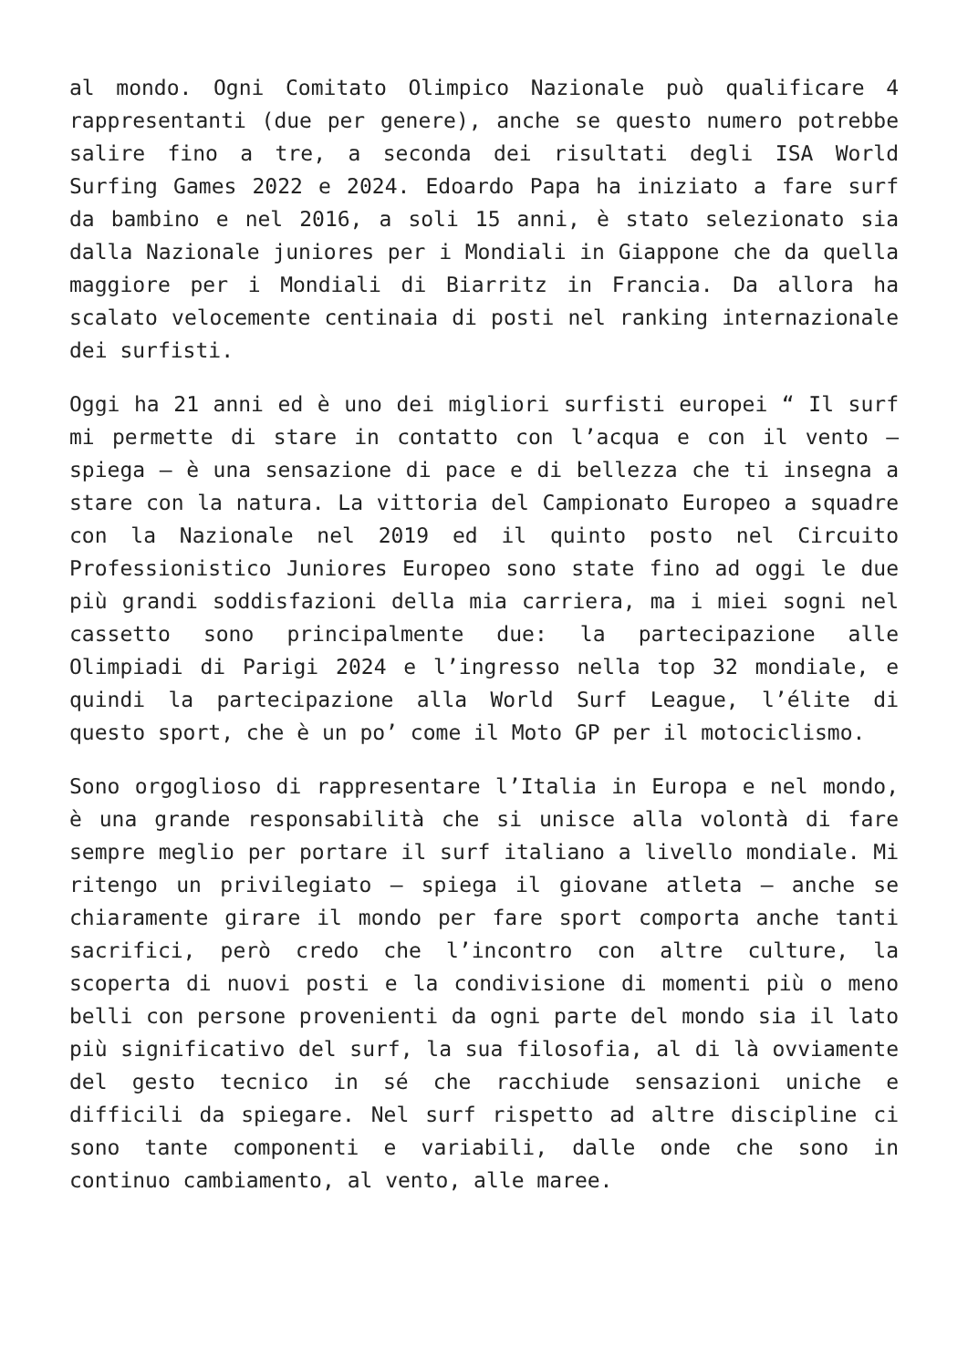al mondo. Ogni Comitato Olimpico Nazionale può qualificare 4 rappresentanti (due per genere), anche se questo numero potrebbe salire fino a tre, a seconda dei risultati degli ISA World Surfing Games 2022 e 2024. Edoardo Papa ha iniziato a fare surf da bambino e nel 2016, a soli 15 anni, è stato selezionato sia dalla Nazionale juniores per i Mondiali in Giappone che da quella maggiore per i Mondiali di Biarritz in Francia. Da allora ha scalato velocemente centinaia di posti nel ranking internazionale dei surfisti.
Oggi ha 21 anni ed è uno dei migliori surfisti europei “ Il surf mi permette di stare in contatto con l’acqua e con il vento – spiega – è una sensazione di pace e di bellezza che ti insegna a stare con la natura. La vittoria del Campionato Europeo a squadre con la Nazionale nel 2019 ed il quinto posto nel Circuito Professionistico Juniores Europeo sono state fino ad oggi le due più grandi soddisfazioni della mia carriera, ma i miei sogni nel cassetto sono principalmente due: la partecipazione alle Olimpiadi di Parigi 2024 e l’ingresso nella top 32 mondiale, e quindi la partecipazione alla World Surf League, l’élite di questo sport, che è un po’ come il Moto GP per il motociclismo.
Sono orgoglioso di rappresentare l’Italia in Europa e nel mondo, è una grande responsabilità che si unisce alla volontà di fare sempre meglio per portare il surf italiano a livello mondiale. Mi ritengo un privilegiato – spiega il giovane atleta – anche se chiaramente girare il mondo per fare sport comporta anche tanti sacrifici, però credo che l’incontro con altre culture, la scoperta di nuovi posti e la condivisione di momenti più o meno belli con persone provenienti da ogni parte del mondo sia il lato più significativo del surf, la sua filosofia, al di là ovviamente del gesto tecnico in sé che racchiude sensazioni uniche e difficili da spiegare. Nel surf rispetto ad altre discipline ci sono tante componenti e variabili, dalle onde che sono in continuo cambiamento, al vento, alle maree.